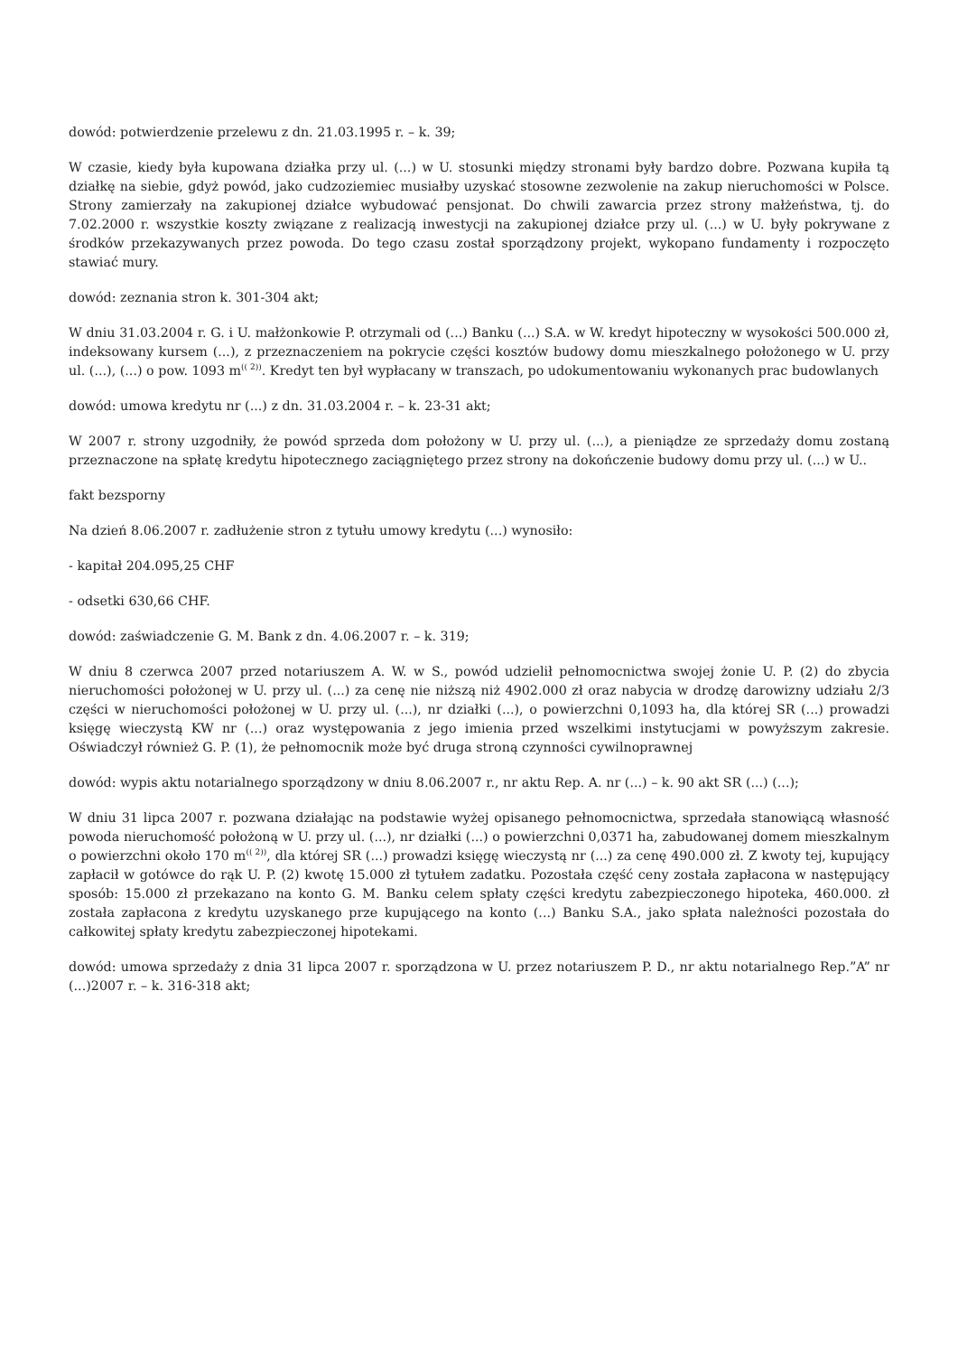dowód: potwierdzenie przelewu z dn. 21.03.1995 r. – k. 39;
W czasie, kiedy była kupowana działka przy ul. (...) w U. stosunki między stronami były bardzo dobre. Pozwana kupiła tą działkę na siebie, gdyż powód, jako cudzoziemiec musiałby uzyskać stosowne zezwolenie na zakup nieruchomości w Polsce. Strony zamierzały na zakupionej działce wybudować pensjonat. Do chwili zawarcia przez strony małżeństwa, tj. do 7.02.2000 r. wszystkie koszty związane z realizacją inwestycji na zakupionej działce przy ul. (...) w U. były pokrywane z środków przekazywanych przez powoda. Do tego czasu został sporządzony projekt, wykopano fundamenty i rozpoczęto stawiać mury.
dowód: zeznania stron k. 301-304 akt;
W dniu 31.03.2004 r. G. i U. małżonkowie P. otrzymali od (...) Banku (...) S.A. w W. kredyt hipoteczny w wysokości 500.000 zł, indeksowany kursem (...), z przeznaczeniem na pokrycie części kosztów budowy domu mieszkalnego położonego w U. przy ul. (...), (...) o pow. 1093 m<sup>(( 2))</sup>. Kredyt ten był wypłacany w transzach, po udokumentowaniu wykonanych prac budowlanych
dowód: umowa kredytu nr (...) z dn. 31.03.2004 r. – k. 23-31 akt;
W 2007 r. strony uzgodniły, że powód sprzeda dom położony w U. przy ul. (...), a pieniądze ze sprzedaży domu zostaną przeznaczone na spłatę kredytu hipotecznego zaciągniętego przez strony na dokończenie budowy domu przy ul. (...) w U..
fakt bezsporny
Na dzień 8.06.2007 r. zadłużenie stron z tytułu umowy kredytu (...) wynosiło:
- kapitał 204.095,25 CHF
- odsetki 630,66 CHF.
dowód: zaświadczenie G. M. Bank z dn. 4.06.2007 r. – k. 319;
W dniu 8 czerwca 2007 przed notariuszem A. W. w S., powód udzielił pełnomocnictwa swojej żonie U. P. (2) do zbycia nieruchomości położonej w U. przy ul. (...) za cenę nie niższą niż 4902.000 zł oraz nabycia w drodzę darowizny udziału 2/3 części w nieruchomości położonej w U. przy ul. (...), nr działki (...), o powierzchni 0,1093 ha, dla której SR (...) prowadzi księgę wieczystą KW nr (...) oraz występowania z jego imienia przed wszelkimi instytucjami w powyższym zakresie. Oświadczył również G. P. (1), że pełnomocnik może być druga stroną czynności cywilnoprawnej
dowód: wypis aktu notarialnego sporządzony w dniu 8.06.2007 r., nr aktu Rep. A. nr (...) – k. 90 akt SR (...) (...);
W dniu 31 lipca 2007 r. pozwana działając na podstawie wyżej opisanego pełnomocnictwa, sprzedała stanowiącą własność powoda nieruchomość położoną w U. przy ul. (...), nr działki (...) o powierzchni 0,0371 ha, zabudowanej domem mieszkalnym o powierzchni około 170 m<sup>(( 2))</sup>, dla której SR (...) prowadzi księgę wieczystą nr (...) za cenę 490.000 zł. Z kwoty tej, kupujący zapłacił w gotówce do rąk U. P. (2) kwotę 15.000 zł tytułem zadatku. Pozostała część ceny została zapłacona w następujący sposób: 15.000 zł przekazano na konto G. M. Banku celem spłaty części kredytu zabezpieczonego hipoteka, 460.000. zł została zapłacona z kredytu uzyskanego prze kupującego na konto (...) Banku S.A., jako spłata należności pozostała do całkowitej spłaty kredytu zabezpieczonej hipotekami.
dowód: umowa sprzedaży z dnia 31 lipca 2007 r. sporządzona w U. przez notariuszem P. D., nr aktu notarialnego Rep.”A” nr (...)2007 r. – k. 316-318 akt;